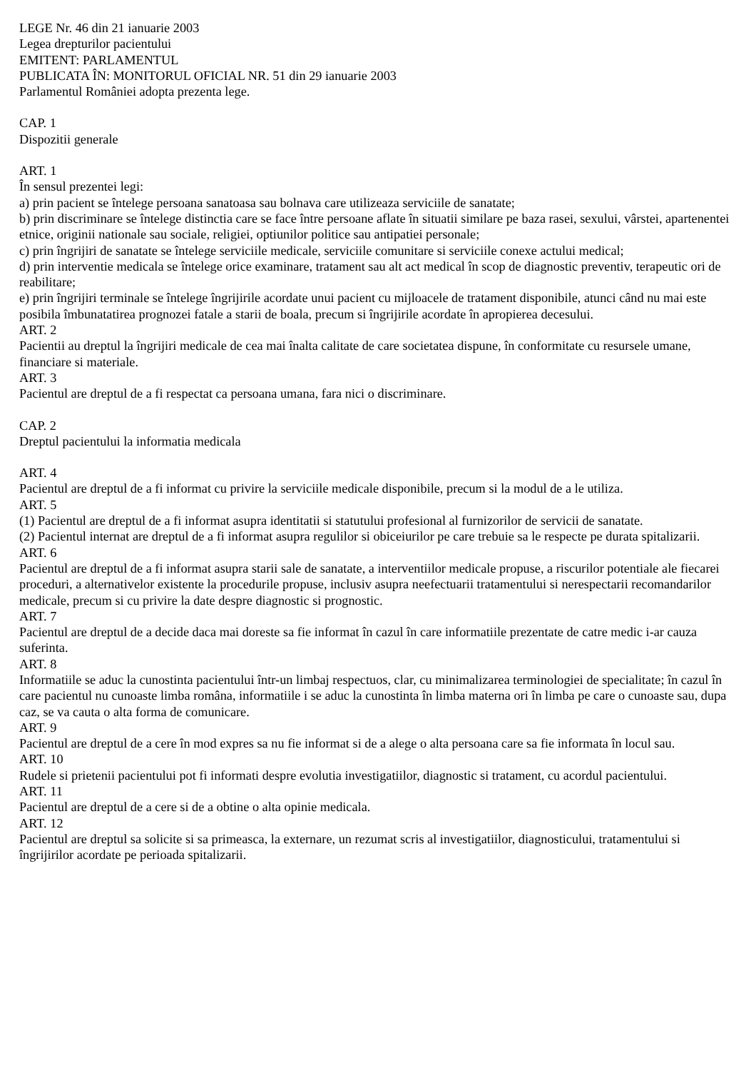LEGE Nr. 46 din 21 ianuarie 2003
Legea drepturilor pacientului
EMITENT: PARLAMENTUL
PUBLICATA ÎN: MONITORUL OFICIAL NR. 51 din 29 ianuarie 2003
Parlamentul României adopta prezenta lege.
CAP. 1
Dispozitii generale
ART. 1
În sensul prezentei legi:
a) prin pacient se întelege persoana sanatoasa sau bolnava care utilizeaza serviciile de sanatate;
b) prin discriminare se întelege distinctia care se face între persoane aflate în situatii similare pe baza rasei, sexului, vârstei, apartenentei etnice, originii nationale sau sociale, religiei, optiunilor politice sau antipatiei personale;
c) prin îngrijiri de sanatate se întelege serviciile medicale, serviciile comunitare si serviciile conexe actului medical;
d) prin interventie medicala se întelege orice examinare, tratament sau alt act medical în scop de diagnostic preventiv, terapeutic ori de reabilitare;
e) prin îngrijiri terminale se întelege îngrijirile acordate unui pacient cu mijloacele de tratament disponibile, atunci când nu mai este posibila îmbunatatirea prognozei fatale a starii de boala, precum si îngrijirile acordate în apropierea decesului.
ART. 2
Pacientii au dreptul la îngrijiri medicale de cea mai înalta calitate de care societatea dispune, în conformitate cu resursele umane, financiare si materiale.
ART. 3
Pacientul are dreptul de a fi respectat ca persoana umana, fara nici o discriminare.
CAP. 2
Dreptul pacientului la informatia medicala
ART. 4
Pacientul are dreptul de a fi informat cu privire la serviciile medicale disponibile, precum si la modul de a le utiliza.
ART. 5
(1) Pacientul are dreptul de a fi informat asupra identitatii si statutului profesional al furnizorilor de servicii de sanatate.
(2) Pacientul internat are dreptul de a fi informat asupra regulilor si obiceiurilor pe care trebuie sa le respecte pe durata spitalizarii.
ART. 6
Pacientul are dreptul de a fi informat asupra starii sale de sanatate, a interventiilor medicale propuse, a riscurilor potentiale ale fiecarei proceduri, a alternativelor existente la procedurile propuse, inclusiv asupra neefectuarii tratamentului si nerespectarii recomandarilor medicale, precum si cu privire la date despre diagnostic si prognostic.
ART. 7
Pacientul are dreptul de a decide daca mai doreste sa fie informat în cazul în care informatiile prezentate de catre medic i-ar cauza suferinta.
ART. 8
Informatiile se aduc la cunostinta pacientului într-un limbaj respectuos, clar, cu minimalizarea terminologiei de specialitate; în cazul în care pacientul nu cunoaste limba româna, informatiile i se aduc la cunostinta în limba materna ori în limba pe care o cunoaste sau, dupa caz, se va cauta o alta forma de comunicare.
ART. 9
Pacientul are dreptul de a cere în mod expres sa nu fie informat si de a alege o alta persoana care sa fie informata în locul sau.
ART. 10
Rudele si prietenii pacientului pot fi informati despre evolutia investigatiilor, diagnostic si tratament, cu acordul pacientului.
ART. 11
Pacientul are dreptul de a cere si de a obtine o alta opinie medicala.
ART. 12
Pacientul are dreptul sa solicite si sa primeasca, la externare, un rezumat scris al investigatiilor, diagnosticului, tratamentului si îngrijirilor acordate pe perioada spitalizarii.